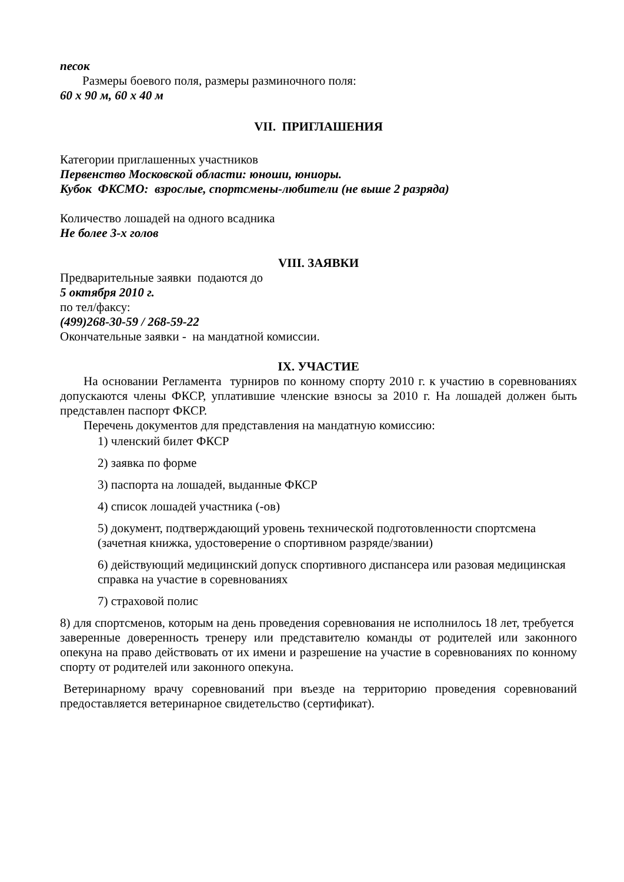песок
Размеры боевого поля, размеры разминочного поля:
60 х 90 м, 60 х 40 м
VII. ПРИГЛАШЕНИЯ
Категории приглашенных участников
Первенство Московской области: юноши, юниоры.
Кубок ФКСМО: взрослые, спортсмены-любители (не выше 2 разряда)
Количество лошадей на одного всадника
Не более 3-х голов
VIII. ЗАЯВКИ
Предварительные заявки подаются до
5 октября 2010 г.
по тел/факсу:
(499)268-30-59 / 268-59-22
Окончательные заявки - на мандатной комиссии.
IX. УЧАСТИЕ
На основании Регламента турниров по конному спорту 2010 г. к участию в соревнованиях допускаются члены ФКСР, уплатившие членские взносы за 2010 г. На лошадей должен быть представлен паспорт ФКСР.
Перечень документов для представления на мандатную комиссию:
1) членский билет ФКСР
2) заявка по форме
3) паспорта на лошадей, выданные ФКСР
4) список лошадей участника (-ов)
5) документ, подтверждающий уровень технической подготовленности спортсмена (зачетная книжка, удостоверение о спортивном разряде/звании)
6) действующий медицинский допуск спортивного диспансера или разовая медицинская справка на участие в соревнованиях
7) страховой полис
8) для спортсменов, которым на день проведения соревнования не исполнилось 18 лет, требуется заверенные доверенность тренеру или представителю команды от родителей или законного опекуна на право действовать от их имени и разрешение на участие в соревнованиях по конному спорту от родителей или законного опекуна.
Ветеринарному врачу соревнований при въезде на территорию проведения соревнований предоставляется ветеринарное свидетельство (сертификат).